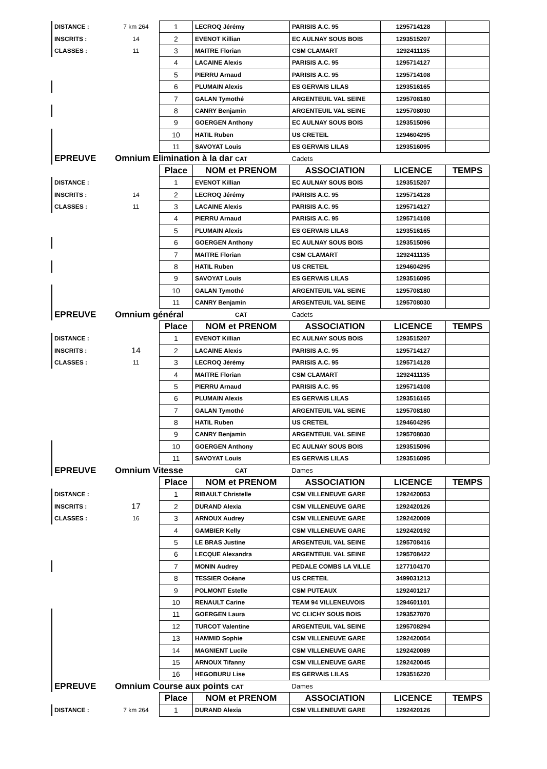| DISTANCE : | 7 km 264 | 1 | LECROQ Jérémy | PARISIS A.C. 95 | 1295714128 | |
| INSCRITS : | 14 | 2 | EVENOT Killian | EC AULNAY SOUS BOIS | 1293515207 | |
| CLASSES : | 11 | 3 | MAITRE Florian | CSM CLAMART | 1292411135 | |
| | | 4 | LACAINE Alexis | PARISIS A.C. 95 | 1295714127 | |
| | | 5 | PIERRU Arnaud | PARISIS A.C. 95 | 1295714108 | |
| | | 6 | PLUMAIN Alexis | ES GERVAIS LILAS | 1293516165 | |
| | | 7 | GALAN Tymothé | ARGENTEUIL VAL SEINE | 1295708180 | |
| | | 8 | CANRY Benjamin | ARGENTEUIL VAL SEINE | 1295708030 | |
| | | 9 | GOERGEN Anthony | EC AULNAY SOUS BOIS | 1293515096 | |
| | | 10 | HATIL Ruben | US CRETEIL | 1294604295 | |
| | | 11 | SAVOYAT Louis | ES GERVAIS LILAS | 1293516095 | |
| EPREUVE | Omnium Elimination à la dar CAT | | | Cadets | | |
| | | Place | NOM et PRENOM | ASSOCIATION | LICENCE | TEMPS |
| DISTANCE : | | 1 | EVENOT Killian | EC AULNAY SOUS BOIS | 1293515207 | |
| INSCRITS : | 14 | 2 | LECROQ Jérémy | PARISIS A.C. 95 | 1295714128 | |
| CLASSES : | 11 | 3 | LACAINE Alexis | PARISIS A.C. 95 | 1295714127 | |
| | | 4 | PIERRU Arnaud | PARISIS A.C. 95 | 1295714108 | |
| | | 5 | PLUMAIN Alexis | ES GERVAIS LILAS | 1293516165 | |
| | | 6 | GOERGEN Anthony | EC AULNAY SOUS BOIS | 1293515096 | |
| | | 7 | MAITRE Florian | CSM CLAMART | 1292411135 | |
| | | 8 | HATIL Ruben | US CRETEIL | 1294604295 | |
| | | 9 | SAVOYAT Louis | ES GERVAIS LILAS | 1293516095 | |
| | | 10 | GALAN Tymothé | ARGENTEUIL VAL SEINE | 1295708180 | |
| | | 11 | CANRY Benjamin | ARGENTEUIL VAL SEINE | 1295708030 | |
| EPREUVE | Omnium général | | CAT | Cadets | | |
| | | Place | NOM et PRENOM | ASSOCIATION | LICENCE | TEMPS |
| DISTANCE : | | 1 | EVENOT Killian | EC AULNAY SOUS BOIS | 1293515207 | |
| INSCRITS : | 14 | 2 | LACAINE Alexis | PARISIS A.C. 95 | 1295714127 | |
| CLASSES : | 11 | 3 | LECROQ Jérémy | PARISIS A.C. 95 | 1295714128 | |
| | | 4 | MAITRE Florian | CSM CLAMART | 1292411135 | |
| | | 5 | PIERRU Arnaud | PARISIS A.C. 95 | 1295714108 | |
| | | 6 | PLUMAIN Alexis | ES GERVAIS LILAS | 1293516165 | |
| | | 7 | GALAN Tymothé | ARGENTEUIL VAL SEINE | 1295708180 | |
| | | 8 | HATIL Ruben | US CRETEIL | 1294604295 | |
| | | 9 | CANRY Benjamin | ARGENTEUIL VAL SEINE | 1295708030 | |
| | | 10 | GOERGEN Anthony | EC AULNAY SOUS BOIS | 1293515096 | |
| | | 11 | SAVOYAT Louis | ES GERVAIS LILAS | 1293516095 | |
| EPREUVE | Omnium Vitesse | | CAT | Dames | | |
| | | Place | NOM et PRENOM | ASSOCIATION | LICENCE | TEMPS |
| DISTANCE : | | 1 | RIBAULT Christelle | CSM VILLENEUVE GARE | 1292420053 | |
| INSCRITS : | 17 | 2 | DURAND Alexia | CSM VILLENEUVE GARE | 1292420126 | |
| CLASSES : | 16 | 3 | ARNOUX Audrey | CSM VILLENEUVE GARE | 1292420009 | |
| | | 4 | GAMBIER Kelly | CSM VILLENEUVE GARE | 1292420192 | |
| | | 5 | LE BRAS Justine | ARGENTEUIL VAL SEINE | 1295708416 | |
| | | 6 | LECQUE Alexandra | ARGENTEUIL VAL SEINE | 1295708422 | |
| | | 7 | MONIN Audrey | PEDALE COMBS LA VILLE | 1277104170 | |
| | | 8 | TESSIER Océane | US CRETEIL | 3499031213 | |
| | | 9 | POLMONT Estelle | CSM PUTEAUX | 1292401217 | |
| | | 10 | RENAULT Carine | TEAM 94 VILLENEUVOIS | 1294601101 | |
| | | 11 | GOERGEN Laura | VC CLICHY SOUS BOIS | 1293527070 | |
| | | 12 | TURCOT Valentine | ARGENTEUIL VAL SEINE | 1295708294 | |
| | | 13 | HAMMID Sophie | CSM VILLENEUVE GARE | 1292420054 | |
| | | 14 | MAGNIENT Lucile | CSM VILLENEUVE GARE | 1292420089 | |
| | | 15 | ARNOUX Tifanny | CSM VILLENEUVE GARE | 1292420045 | |
| | | 16 | HEGOBURU Lise | ES GERVAIS LILAS | 1293516220 | |
| EPREUVE | Omnium Course aux points CAT | | | Dames | | |
| | | Place | NOM et PRENOM | ASSOCIATION | LICENCE | TEMPS |
| DISTANCE : | 7 km 264 | 1 | DURAND Alexia | CSM VILLENEUVE GARE | 1292420126 | |